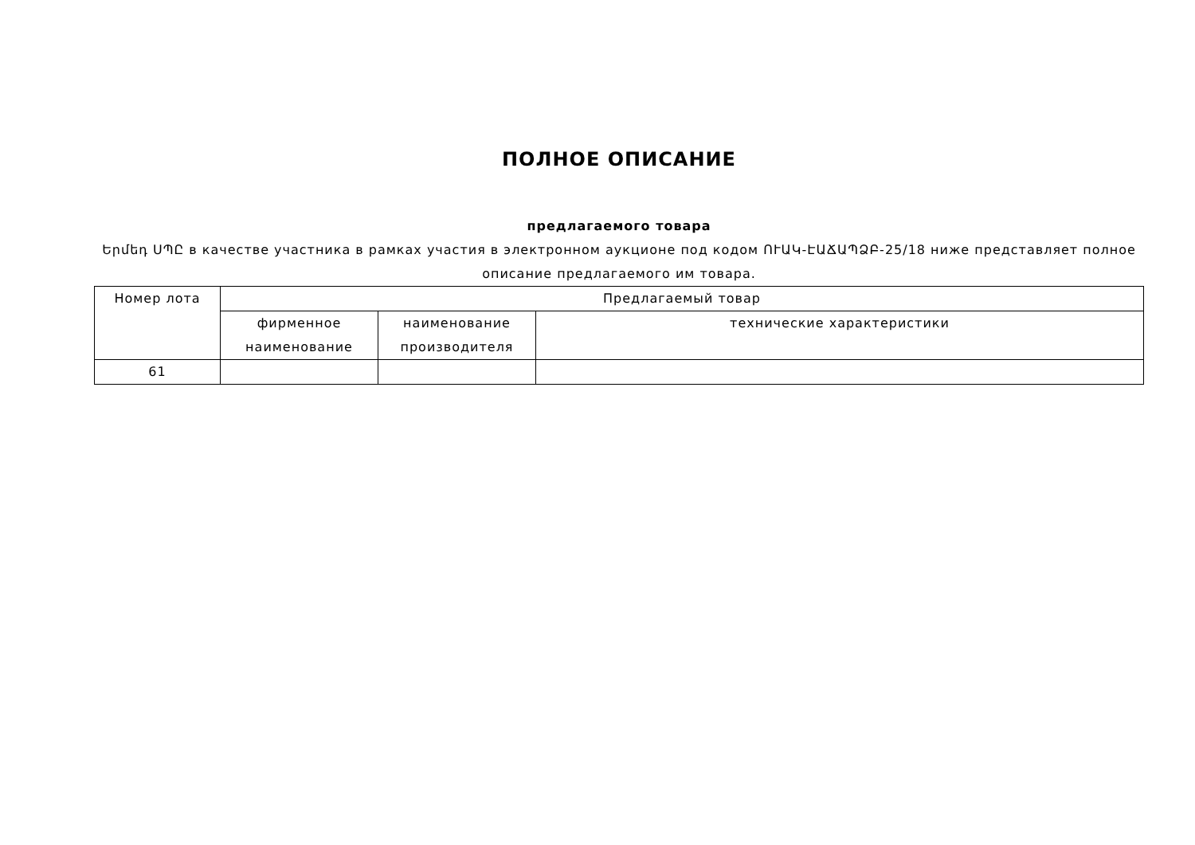ПОЛНОЕ ОПИСАНИЕ
предлагаемого товара
Երմեդ ՍՊԸ в качестве участника в рамках участия в электронном аукционе под кодом ՈՒԱԿ-ԷԱՃԱՊՁԲ-25/18 ниже представляет полное описание предлагаемого им товара.
| Номер лота | Предлагаемый товар | | |
| --- | --- | --- | --- |
| | фирменное наименование | наименование производителя | технические характеристики |
| 61 | | | |